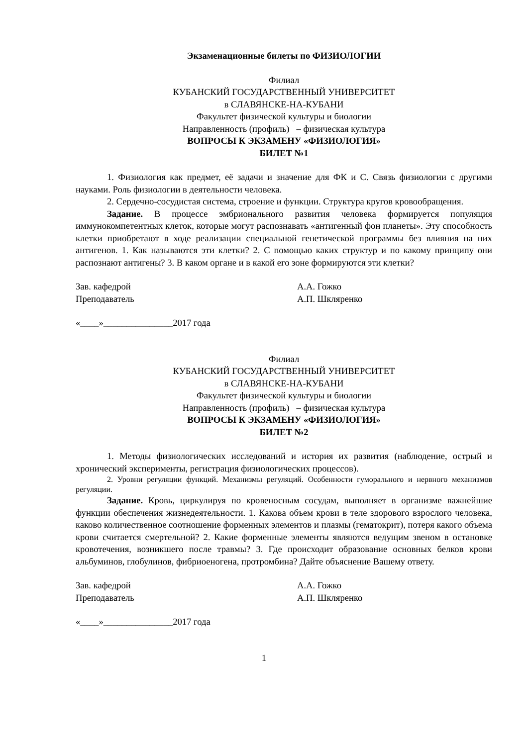Экзаменационные билеты по ФИЗИОЛОГИИ
Филиал
КУБАНСКИЙ ГОСУДАРСТВЕННЫЙ УНИВЕРСИТЕТ
в СЛАВЯНСКЕ-НА-КУБАНИ
Факультет физической культуры и биологии
Направленность (профиль) – физическая культура
ВОПРОСЫ К ЭКЗАМЕНУ «ФИЗИОЛОГИЯ»
БИЛЕТ №1
1. Физиология как предмет, её задачи и значение для ФК и С. Связь физиологии с другими науками. Роль физиологии в деятельности человека.
2. Сердечно-сосудистая система, строение и функции. Структура кругов кровообращения.
Задание. В процессе эмбрионального развития человека формируется популяция иммунокомпетентных клеток, которые могут распознавать «антигенный фон планеты». Эту способность клетки приобретают в ходе реализации специальной генетической программы без влияния на них антигенов. 1. Как называются эти клетки? 2. С помощью каких структур и по какому принципу они распознают антигены? 3. В каком органе и в какой его зоне формируются эти клетки?
Зав. кафедрой А.А. Гожко
Преподаватель А.П. Шкляренко
«____»_______________2017 года
Филиал
КУБАНСКИЙ ГОСУДАРСТВЕННЫЙ УНИВЕРСИТЕТ
в СЛАВЯНСКЕ-НА-КУБАНИ
Факультет физической культуры и биологии
Направленность (профиль) – физическая культура
ВОПРОСЫ К ЭКЗАМЕНУ «ФИЗИОЛОГИЯ»
БИЛЕТ №2
1. Методы физиологических исследований и история их развития (наблюдение, острый и хронический эксперименты, регистрация физиологических процессов).
2. Уровни регуляции функций. Механизмы регуляций. Особенности гуморального и нервного механизмов регуляции.
Задание. Кровь, циркулируя по кровеносным сосудам, выполняет в организме важнейшие функции обеспечения жизнедеятельности. 1. Какова объем крови в теле здорового взрослого человека, каково количественное соотношение форменных элементов и плазмы (гематокрит), потеря какого объема крови считается смертельной? 2. Какие форменные элементы являются ведущим звеном в остановке кровотечения, возникшего после травмы? 3. Где происходит образование основных белков крови альбуминов, глобулинов, фибриоеногена, протромбина? Дайте объяснение Вашему ответу.
Зав. кафедрой А.А. Гожко
Преподаватель А.П. Шкляренко
«____»_______________2017 года
1